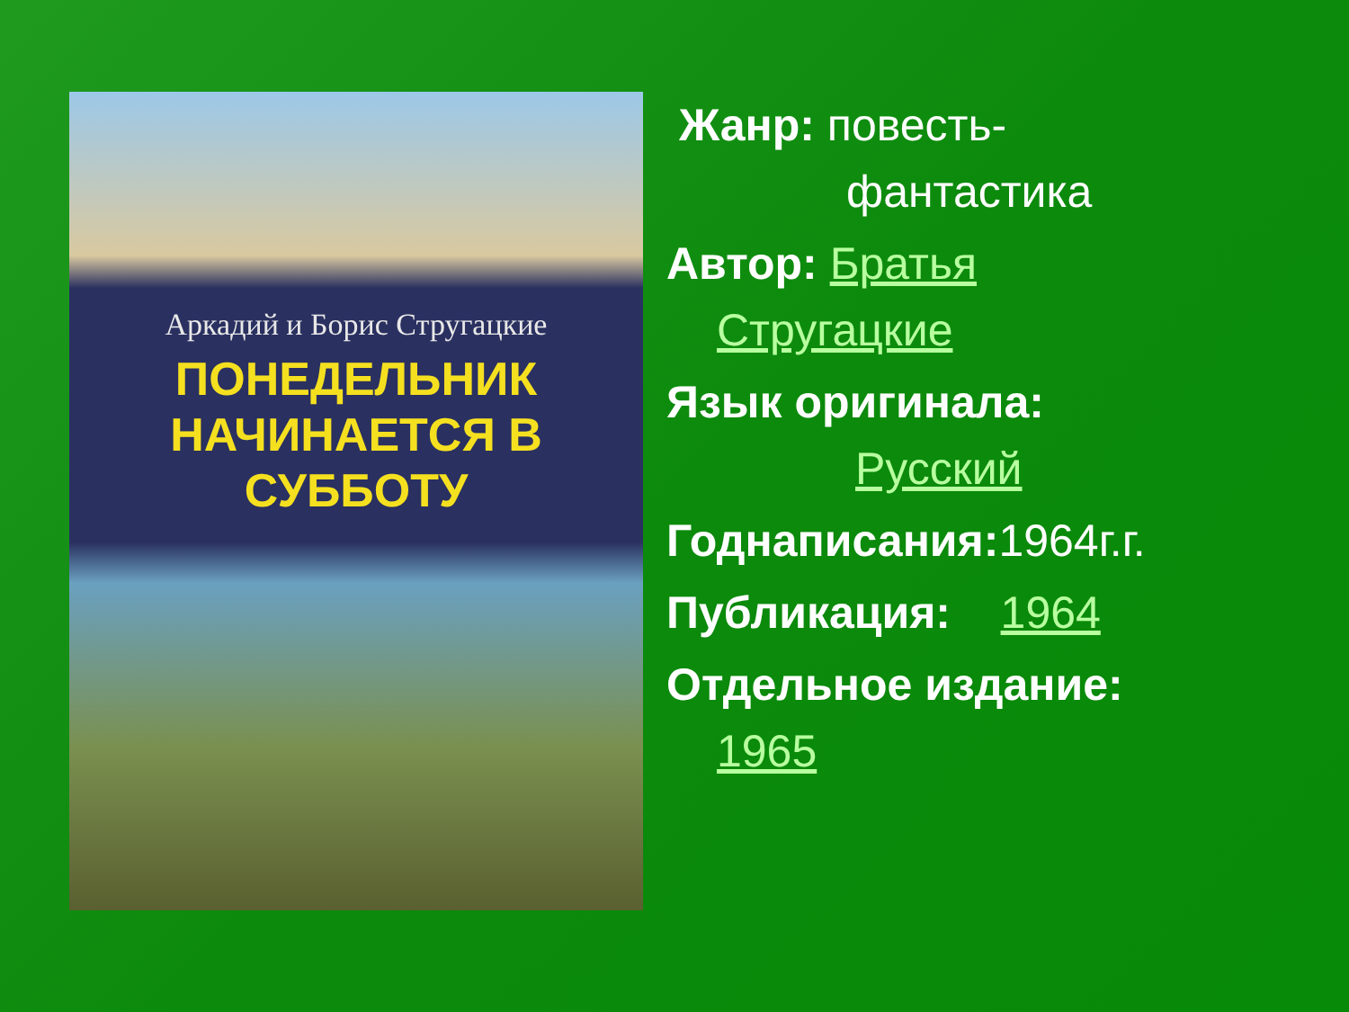Аркадий и Борис Стругацкие
ПОНЕДЕЛЬНИК
НАЧИНАЕТСЯ В СУББОТУ
Жанр: повесть-
фантастика
Автор: Братья
Стругацкие
Язык оригинала:
Русский
Годнаписания: 1964г.г.
Публикация: 1964
Отдельное издание:
1965